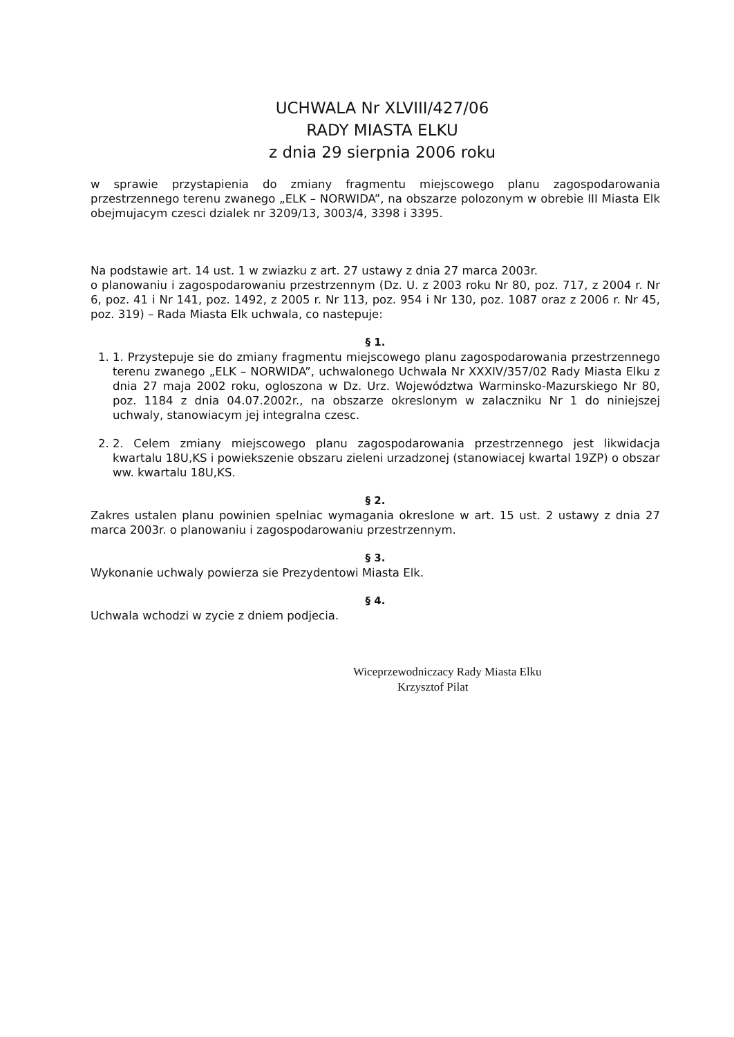UCHWALA Nr XLVIII/427/06
RADY MIASTA ELKU
z dnia 29 sierpnia 2006 roku
w sprawie przystapienia do zmiany fragmentu miejscowego planu zagospodarowania przestrzennego terenu zwanego „ELK – NORWIDA”, na obszarze polozonym w obrebie III Miasta Elk obejmujacym czesci dzialek nr 3209/13, 3003/4, 3398 i 3395.
Na podstawie art. 14 ust. 1 w zwiazku z art. 27 ustawy z dnia 27 marca 2003r.
o planowaniu i zagospodarowaniu przestrzennym (Dz. U. z 2003 roku Nr 80, poz. 717, z 2004 r. Nr 6, poz. 41 i Nr 141, poz. 1492, z 2005 r. Nr 113, poz. 954 i Nr 130, poz. 1087 oraz z 2006 r. Nr 45, poz. 319) – Rada Miasta Elk uchwala, co nastepuje:
§ 1.
1. 1. Przystepuje sie do zmiany fragmentu miejscowego planu zagospodarowania przestrzennego terenu zwanego „ELK – NORWIDA”, uchwalonego Uchwala Nr XXXIV/357/02 Rady Miasta Elku z dnia 27 maja 2002 roku, ogloszona w Dz. Urz. Województwa Warminsko-Mazurskiego Nr 80, poz. 1184 z dnia 04.07.2002r., na obszarze okreslonym w zalaczniku Nr 1 do niniejszej uchwaly, stanowiacym jej integralna czesc.
2. 2. Celem zmiany miejscowego planu zagospodarowania przestrzennego jest likwidacja kwartalu 18U,KS i powiekszenie obszaru zieleni urzadzonej (stanowiacej kwartal 19ZP) o obszar ww. kwartalu 18U,KS.
§ 2.
Zakres ustalen planu powinien spelniac wymagania okreslone w art. 15 ust. 2 ustawy z dnia 27 marca 2003r. o planowaniu i zagospodarowaniu przestrzennym.
§ 3.
Wykonanie uchwaly powierza sie Prezydentowi Miasta Elk.
§ 4.
Uchwala wchodzi w zycie z dniem podjecia.
Wiceprzewodniczacy Rady Miasta Elku
Krzysztof Pilat